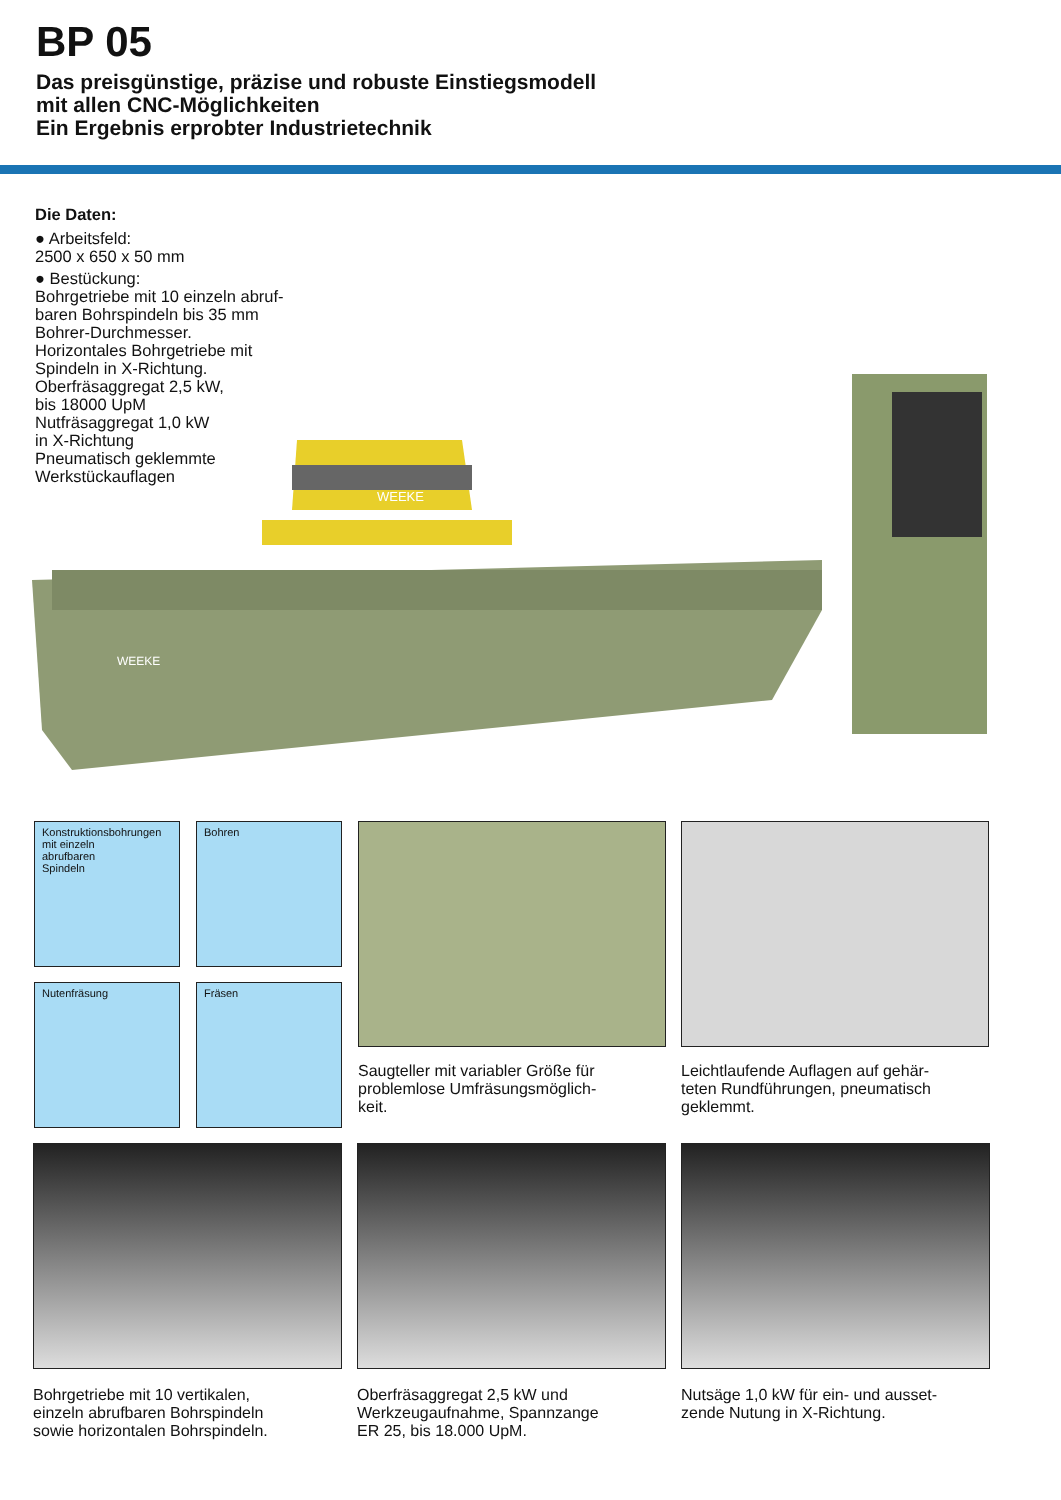BP 05
Das preisgünstige, präzise und robuste Einstiegsmodell
mit allen CNC-Möglichkeiten
Ein Ergebnis erprobter Industrietechnik
Die Daten:
● Arbeitsfeld:
2500 x 650 x 50 mm
● Bestückung:
Bohrgetriebe mit 10 einzeln abruf-
baren Bohrspindeln bis 35 mm
Bohrer-Durchmesser.
Horizontales Bohrgetriebe mit
Spindeln in X-Richtung.
Oberfräsaggregat 2,5 kW,
bis 18000 UpM
Nutfräsaggregat 1,0 kW
in X-Richtung
Pneumatisch geklemmte
Werkstückauflagen
WEEKE
WEEKE
Konstruktionsbohrungen
mit einzeln
abrufbaren
Spindeln
Bohren
Nutenfräsung Fräsen
Saugteller mit variabler Größe für
problemlose Umfräsungsmöglich-
keit.
Leichtlaufende Auflagen auf gehär-
teten Rundführungen, pneumatisch
geklemmt.
Bohrgetriebe mit 10 vertikalen,
einzeln abrufbaren Bohrspindeln
sowie horizontalen Bohrspindeln.
Oberfräsaggregat 2,5 kW und
Werkzeugaufnahme, Spannzange
ER 25, bis 18.000 UpM.
Nutsäge 1,0 kW für ein- und ausset-
zende Nutung in X-Richtung.